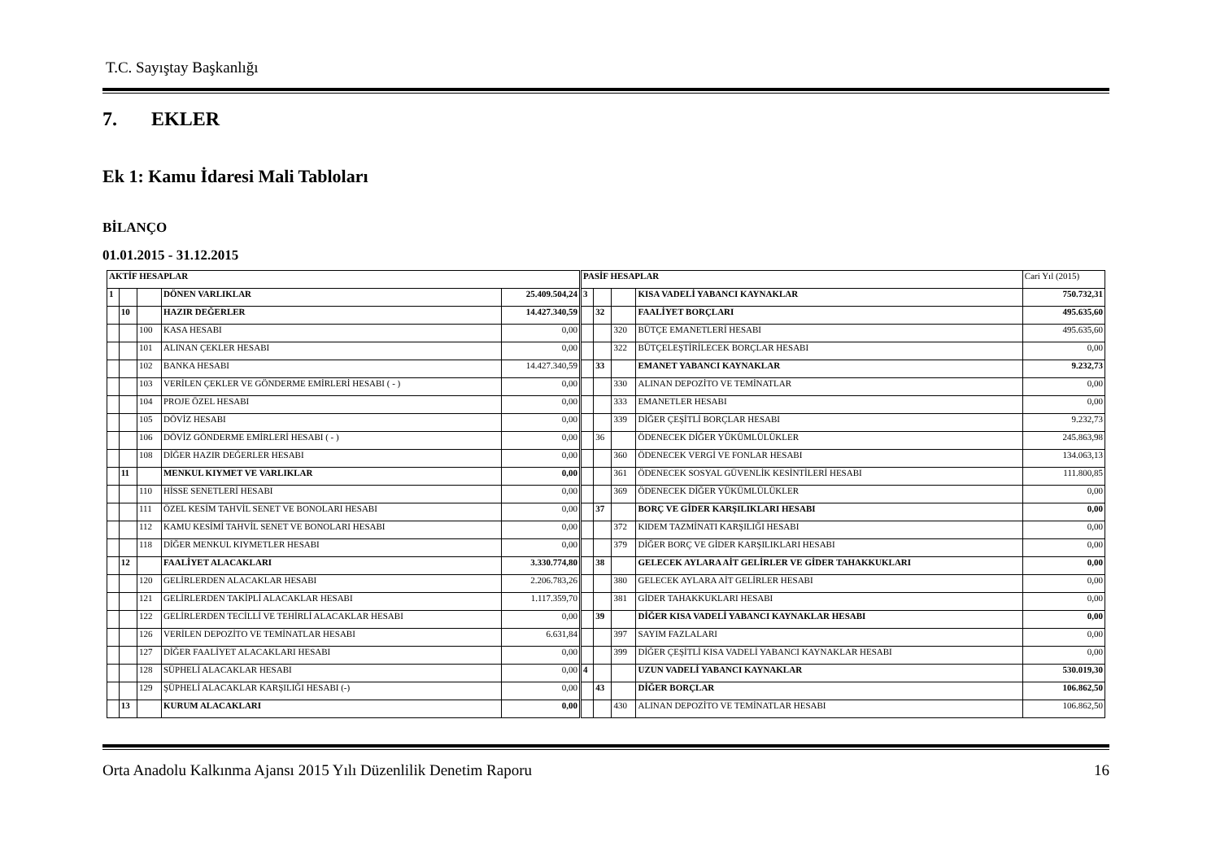T.C. Sayıştay Başkanlığı
7. EKLER
Ek 1: Kamu İdaresi Mali Tabloları
BİLANÇO
01.01.2015 - 31.12.2015
| AKTİF HESAPLAR | | | | | PASİF HESAPLAR | | | | Cari Yıl (2015) |
| 1 | | | DÖNEN VARLIKLAR | 25.409.504,24 | 3 | | | KISA VADELİ YABANCI KAYNAKLAR | 750.732,31 |
| | 10 | | HAZIR DEĞERLER | 14.427.340,59 | | 32 | | FAALİYET BORÇLARI | 495.635,60 |
| | | 100 | KASA HESABI | 0,00 | | | 320 | BÜTÇE EMANETLERİ HESABI | 495.635,60 |
| | | 101 | ALINAN ÇEKLER HESABI | 0,00 | | | 322 | BÜTÇELEŞTİRİLECEK BORÇLAR HESABI | 0,00 |
| | | 102 | BANKA HESABI | 14.427.340,59 | | 33 | | EMANET YABANCI KAYNAKLAR | 9.232,73 |
| | | 103 | VERİLEN ÇEKLER VE GÖNDERME EMİRLERİ HESABI ( - ) | 0,00 | | | 330 | ALINAN DEPOZİTO VE TEMİNATLAR | 0,00 |
| | | 104 | PROJE ÖZEL HESABI | 0,00 | | | 333 | EMANETLER HESABI | 0,00 |
| | | 105 | DÖVİZ HESABI | 0,00 | | | 339 | DİĞER ÇEŞİTLİ BORÇLAR HESABI | 9.232,73 |
| | | 106 | DÖVİZ GÖNDERME EMİRLERİ HESABI ( - ) | 0,00 | | 36 | | ÖDENECEK DİĞER YÜKÜMLÜLÜKLER | 245.863,98 |
| | | 108 | DİĞER HAZIR DEĞERLER HESABI | 0,00 | | | 360 | ÖDENECEK VERGİ VE FONLAR HESABI | 134.063,13 |
| | 11 | | MENKUL KIYMET VE VARLIKLAR | 0,00 | | | 361 | ÖDENECEK SOSYAL GÜVENLİK KESİNTİLERİ HESABI | 111.800,85 |
| | | 110 | HİSSE SENETLERİ HESABI | 0,00 | | | 369 | ÖDENECEK DİĞER YÜKÜMLÜLÜKLER | 0,00 |
| | | 111 | ÖZEL KESİM TAHVİL SENET VE BONOLARI HESABI | 0,00 | | 37 | | BORÇ VE GİDER KARŞILIKLARI HESABI | 0,00 |
| | | 112 | KAMU KESİMİ TAHVİL SENET VE BONOLARI HESABI | 0,00 | | | 372 | KIDEM TAZMİNATI KARŞILIĞI HESABI | 0,00 |
| | | 118 | DİĞER MENKUL KIYMETLER HESABI | 0,00 | | | 379 | DİĞER BORÇ VE GİDER KARŞILIKLARI HESABI | 0,00 |
| | 12 | | FAALİYET ALACAKLARI | 3.330.774,80 | | 38 | | GELECEK AYLARA AİT GELİRLER VE GİDER TAHAKKUKLARI | 0,00 |
| | | 120 | GELİRLERDEN ALACAKLAR HESABI | 2.206.783,26 | | | 380 | GELECEK AYLARA AİT GELİRLER HESABI | 0,00 |
| | | 121 | GELİRLERDEN TAKİPLİ ALACAKLAR HESABI | 1.117.359,70 | | | 381 | GİDER TAHAKKUKLARI HESABI | 0,00 |
| | | 122 | GELİRLERDEN TECİLLİ VE TEHİRLİ ALACAKLAR HESABI | 0,00 | | 39 | | DİĞER KISA VADELİ YABANCI KAYNAKLAR HESABI | 0,00 |
| | | 126 | VERİLEN DEPOZİTO VE TEMİNATLAR HESABI | 6.631,84 | | | 397 | SAYIM FAZLALARI | 0,00 |
| | | 127 | DİĞER FAALİYET ALACAKLARI HESABI | 0,00 | | | 399 | DİĞER ÇEŞİTLİ KISA VADELİ YABANCI KAYNAKLAR HESABI | 0,00 |
| | | 128 | SÜPHELİ ALACAKLAR HESABI | 0,00 | 4 | | | UZUN VADELİ YABANCI KAYNAKLAR | 530.019,30 |
| | | 129 | ŞÜPHELİ ALACAKLAR KARŞILIĞI HESABI (-) | 0,00 | | 43 | | DİĞER BORÇLAR | 106.862,50 |
| | 13 | | KURUM ALACAKLARI | 0,00 | | | 430 | ALINAN DEPOZİTO VE TEMİNATLAR HESABI | 106.862,50 |
Orta Anadolu Kalkınma Ajansı 2015 Yılı Düzenlilik Denetim Raporu 16